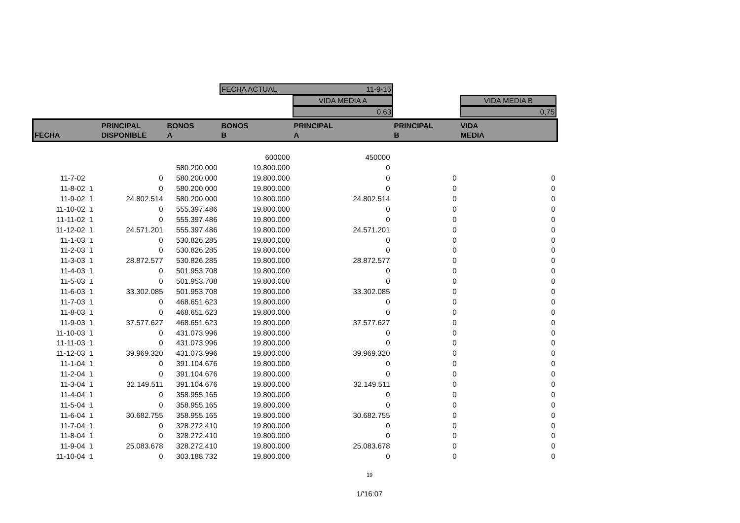FECHA ACTUAL 11-9-15
VIDA MEDIA A
0,63
VIDA MEDIA B
0,75
| FECHA | | PRINCIPAL DISPONIBLE | BONOS A | BONOS B | PRINCIPAL A | PRINCIPAL B | VIDA MEDIA |
| --- | --- | --- | --- | --- | --- | --- | --- |
| | | | | 600000 | 450000 | | |
| | | | 580.200.000 | 19.800.000 | 0 | | |
| 11-7-02 | | 0 | 580.200.000 | 19.800.000 | 0 | 0 | 0 |
| 11-8-02 | 1 | 0 | 580.200.000 | 19.800.000 | 0 | 0 | 0 |
| 11-9-02 | 1 | 24.802.514 | 580.200.000 | 19.800.000 | 24.802.514 | 0 | 0 |
| 11-10-02 | 1 | 0 | 555.397.486 | 19.800.000 | 0 | 0 | 0 |
| 11-11-02 | 1 | 0 | 555.397.486 | 19.800.000 | 0 | 0 | 0 |
| 11-12-02 | 1 | 24.571.201 | 555.397.486 | 19.800.000 | 24.571.201 | 0 | 0 |
| 11-1-03 | 1 | 0 | 530.826.285 | 19.800.000 | 0 | 0 | 0 |
| 11-2-03 | 1 | 0 | 530.826.285 | 19.800.000 | 0 | 0 | 0 |
| 11-3-03 | 1 | 28.872.577 | 530.826.285 | 19.800.000 | 28.872.577 | 0 | 0 |
| 11-4-03 | 1 | 0 | 501.953.708 | 19.800.000 | 0 | 0 | 0 |
| 11-5-03 | 1 | 0 | 501.953.708 | 19.800.000 | 0 | 0 | 0 |
| 11-6-03 | 1 | 33.302.085 | 501.953.708 | 19.800.000 | 33.302.085 | 0 | 0 |
| 11-7-03 | 1 | 0 | 468.651.623 | 19.800.000 | 0 | 0 | 0 |
| 11-8-03 | 1 | 0 | 468.651.623 | 19.800.000 | 0 | 0 | 0 |
| 11-9-03 | 1 | 37.577.627 | 468.651.623 | 19.800.000 | 37.577.627 | 0 | 0 |
| 11-10-03 | 1 | 0 | 431.073.996 | 19.800.000 | 0 | 0 | 0 |
| 11-11-03 | 1 | 0 | 431.073.996 | 19.800.000 | 0 | 0 | 0 |
| 11-12-03 | 1 | 39.969.320 | 431.073.996 | 19.800.000 | 39.969.320 | 0 | 0 |
| 11-1-04 | 1 | 0 | 391.104.676 | 19.800.000 | 0 | 0 | 0 |
| 11-2-04 | 1 | 0 | 391.104.676 | 19.800.000 | 0 | 0 | 0 |
| 11-3-04 | 1 | 32.149.511 | 391.104.676 | 19.800.000 | 32.149.511 | 0 | 0 |
| 11-4-04 | 1 | 0 | 358.955.165 | 19.800.000 | 0 | 0 | 0 |
| 11-5-04 | 1 | 0 | 358.955.165 | 19.800.000 | 0 | 0 | 0 |
| 11-6-04 | 1 | 30.682.755 | 358.955.165 | 19.800.000 | 30.682.755 | 0 | 0 |
| 11-7-04 | 1 | 0 | 328.272.410 | 19.800.000 | 0 | 0 | 0 |
| 11-8-04 | 1 | 0 | 328.272.410 | 19.800.000 | 0 | 0 | 0 |
| 11-9-04 | 1 | 25.083.678 | 328.272.410 | 19.800.000 | 25.083.678 | 0 | 0 |
| 11-10-04 | 1 | 0 | 303.188.732 | 19.800.000 | 0 | 0 | 0 |
19
1/'16:07